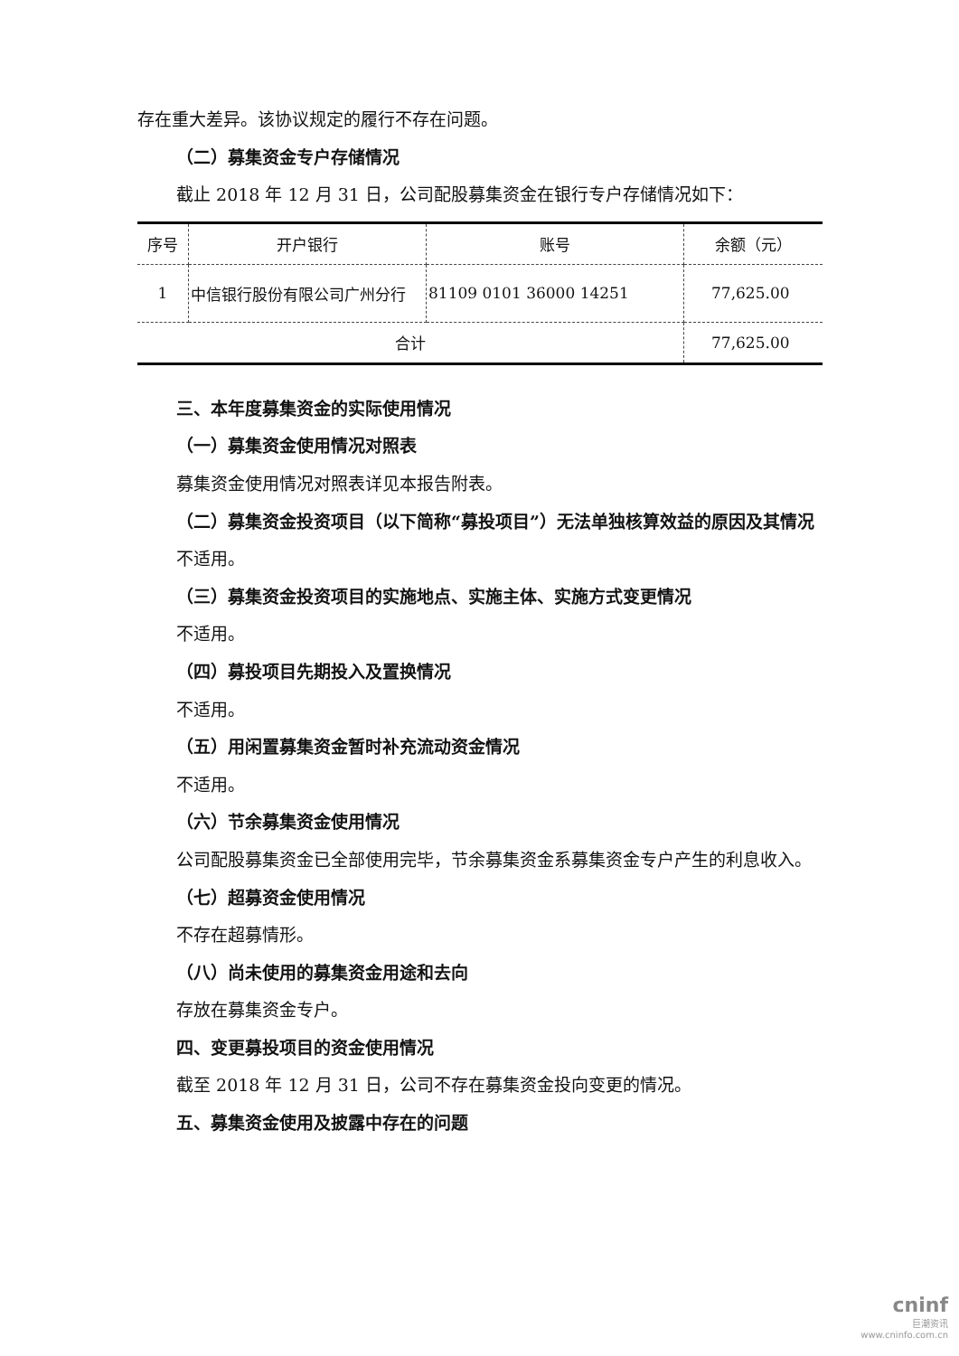存在重大差异。该协议规定的履行不存在问题。
（二）募集资金专户存储情况
截止 2018 年 12 月 31 日，公司配股募集资金在银行专户存储情况如下：
| 序号 | 开户银行 | 账号 | 余额（元） |
| --- | --- | --- | --- |
| 1 | 中信银行股份有限公司广州分行 | 81109 0101 36000 14251 | 77,625.00 |
| 合计 | | | 77,625.00 |
三、本年度募集资金的实际使用情况
（一）募集资金使用情况对照表
募集资金使用情况对照表详见本报告附表。
（二）募集资金投资项目（以下简称“募投项目”）无法单独核算效益的原因及其情况
不适用。
（三）募集资金投资项目的实施地点、实施主体、实施方式变更情况
不适用。
（四）募投项目先期投入及置换情况
不适用。
（五）用闲置募集资金暂时补充流动资金情况
不适用。
（六）节余募集资金使用情况
公司配股募集资金已全部使用完毕，节余募集资金系募集资金专户产生的利息收入。
（七）超募资金使用情况
不存在超募情形。
（八）尚未使用的募集资金用途和去向
存放在募集资金专户。
四、变更募投项目的资金使用情况
截至 2018 年 12 月 31 日，公司不存在募集资金投向变更的情况。
五、募集资金使用及披露中存在的问题
cninf
巨潮资讯
www.cninfo.com.cn